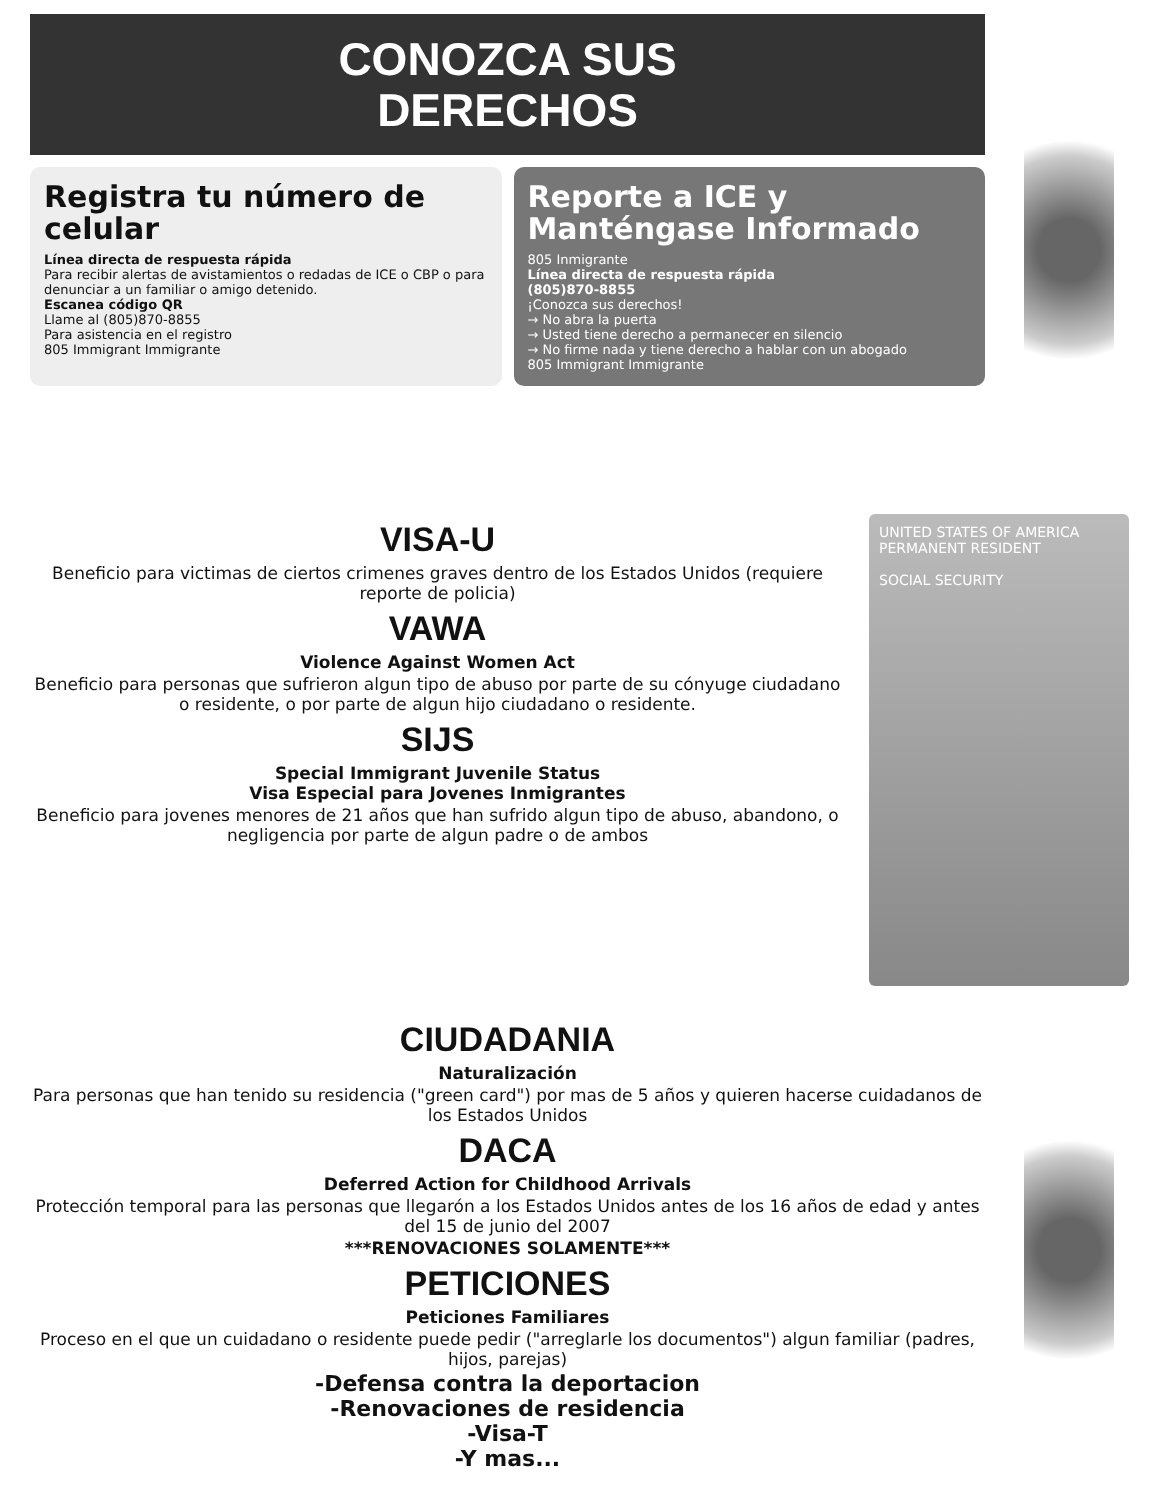CONOZCA SUS
DERECHOS
Registra tu número de celular
Línea directa de respuesta rápida
Para recibir alertas de avistamientos o redadas de ICE o CBP o para denunciar a un familiar o amigo detenido.
Escanea código QR
Llame al (805)870-8855
Para asistencia en el registro
805 Immigrant Immigrante
Reporte a ICE y Manténgase Informado
805 Inmigrante
Línea directa de respuesta rápida
(805)870-8855
¡Conozca sus derechos!
→ No abra la puerta
→ Usted tiene derecho a permanecer en silencio
→ No firme nada y tiene derecho a hablar con un abogado
805 Immigrant Immigrante
VISA-U
Beneficio para victimas de ciertos crimenes graves dentro de los Estados Unidos (requiere reporte de policia)
VAWA
Violence Against Women Act
Beneficio para personas que sufrieron algun tipo de abuso por parte de su cónyuge ciudadano o residente, o por parte de algun hijo ciudadano o residente.
SIJS
Special Immigrant Juvenile Status
Visa Especial para Jovenes Inmigrantes
Beneficio para jovenes menores de 21 años que han sufrido algun tipo de abuso, abandono, o negligencia por parte de algun padre o de ambos
UNITED STATES OF AMERICA
PERMANENT RESIDENT
SOCIAL SECURITY
CIUDADANIA
Naturalización
Para personas que han tenido su residencia ("green card") por mas de 5 años y quieren hacerse cuidadanos de los Estados Unidos
DACA
Deferred Action for Childhood Arrivals
Protección temporal para las personas que llegarón a los Estados Unidos antes de los 16 años de edad y antes del 15 de junio del 2007
***RENOVACIONES SOLAMENTE***
PETICIONES
Peticiones Familiares
Proceso en el que un cuidadano o residente puede pedir ("arreglarle los documentos") algun familiar (padres, hijos, parejas)
-Defensa contra la deportacion
-Renovaciones de residencia
-Visa-T
-Y mas...